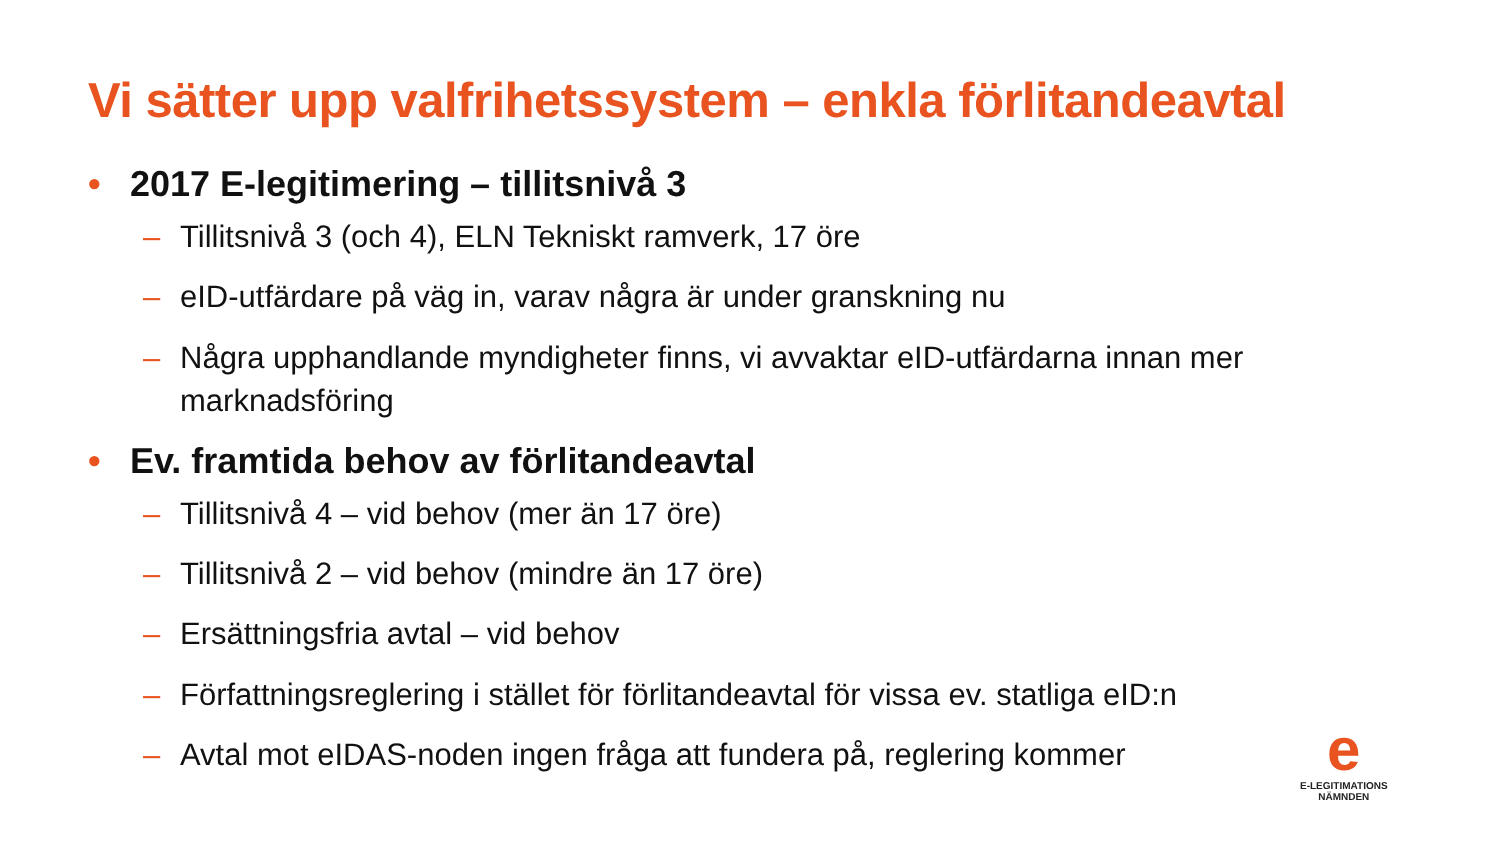Vi sätter upp valfrihetssystem – enkla förlitandeavtal
• 2017 E-legitimering – tillitsnivå 3
– Tillitsnivå 3 (och 4), ELN Tekniskt ramverk, 17 öre
– eID-utfärdare på väg in, varav några är under granskning nu
– Några upphandlande myndigheter finns, vi avvaktar eID-utfärdarna innan mer marknadsföring
• Ev. framtida behov av förlitandeavtal
– Tillitsnivå 4 – vid behov (mer än 17 öre)
– Tillitsnivå 2 – vid behov (mindre än 17 öre)
– Ersättningsfria avtal – vid behov
– Författningsreglering i stället för förlitandeavtal för vissa ev. statliga eID:n
– Avtal mot eIDAS-noden ingen fråga att fundera på, reglering kommer
e
E-LEGITIMATIONS
NÄMNDEN